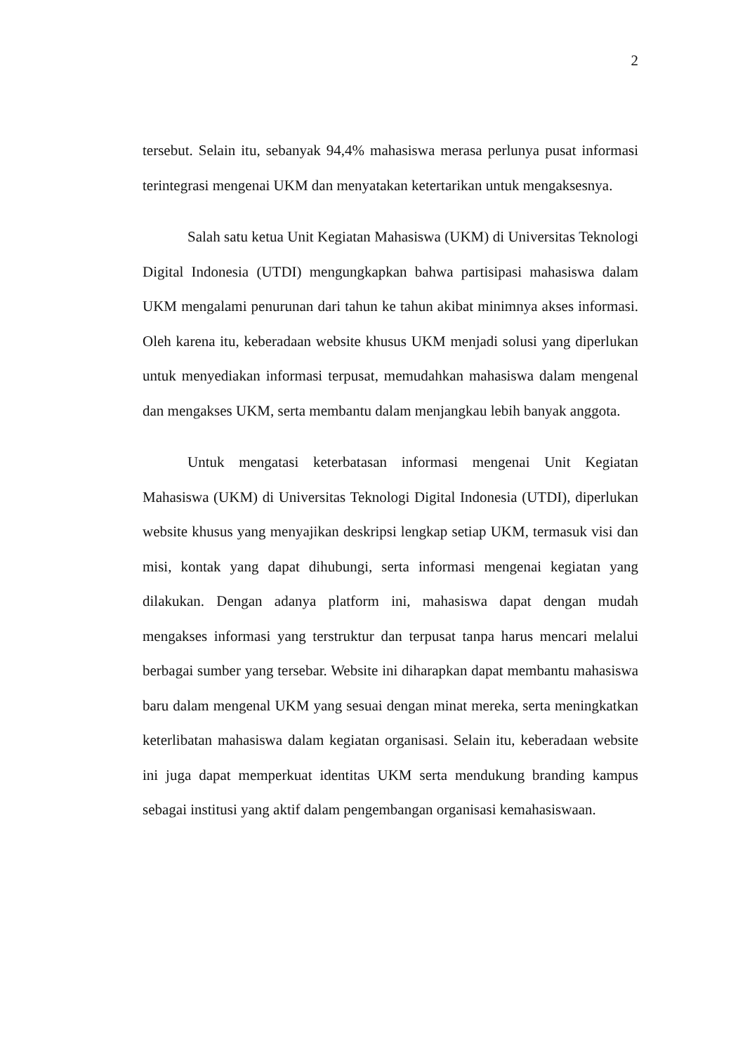2
tersebut. Selain itu, sebanyak 94,4% mahasiswa merasa perlunya pusat informasi terintegrasi mengenai UKM dan menyatakan ketertarikan untuk mengaksesnya.
Salah satu ketua Unit Kegiatan Mahasiswa (UKM) di Universitas Teknologi Digital Indonesia (UTDI) mengungkapkan bahwa partisipasi mahasiswa dalam UKM mengalami penurunan dari tahun ke tahun akibat minimnya akses informasi. Oleh karena itu, keberadaan website khusus UKM menjadi solusi yang diperlukan untuk menyediakan informasi terpusat, memudahkan mahasiswa dalam mengenal dan mengakses UKM, serta membantu dalam menjangkau lebih banyak anggota.
Untuk mengatasi keterbatasan informasi mengenai Unit Kegiatan Mahasiswa (UKM) di Universitas Teknologi Digital Indonesia (UTDI), diperlukan website khusus yang menyajikan deskripsi lengkap setiap UKM, termasuk visi dan misi, kontak yang dapat dihubungi, serta informasi mengenai kegiatan yang dilakukan. Dengan adanya platform ini, mahasiswa dapat dengan mudah mengakses informasi yang terstruktur dan terpusat tanpa harus mencari melalui berbagai sumber yang tersebar. Website ini diharapkan dapat membantu mahasiswa baru dalam mengenal UKM yang sesuai dengan minat mereka, serta meningkatkan keterlibatan mahasiswa dalam kegiatan organisasi. Selain itu, keberadaan website ini juga dapat memperkuat identitas UKM serta mendukung branding kampus sebagai institusi yang aktif dalam pengembangan organisasi kemahasiswaan.